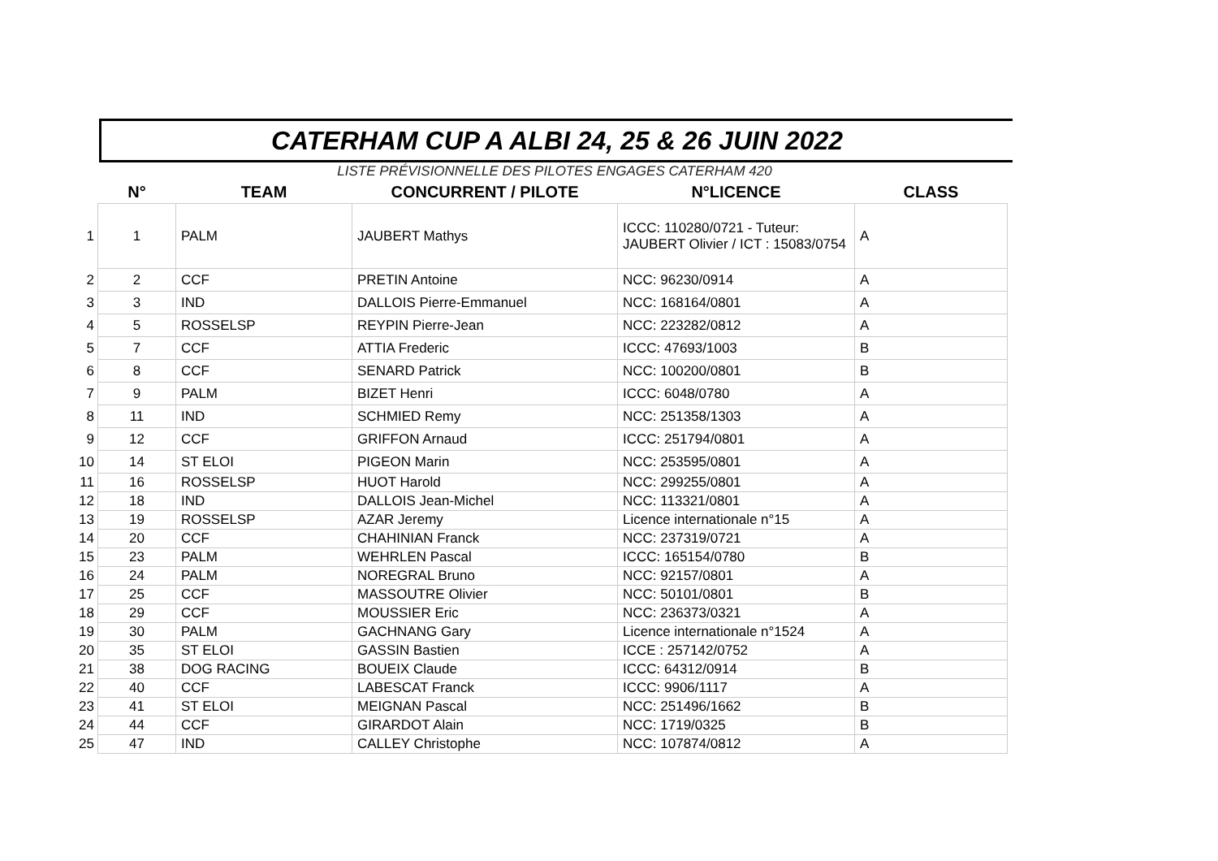CATERHAM CUP A ALBI 24, 25 & 26 JUIN 2022
LISTE PRÉVISIONNELLE DES PILOTES ENGAGES CATERHAM 420
| | N° | TEAM | CONCURRENT / PILOTE | N°LICENCE | CLASS |
| --- | --- | --- | --- | --- | --- |
| 1 | 1 | PALM | JAUBERT Mathys | ICCC: 110280/0721 - Tuteur: JAUBERT Olivier / ICT : 15083/0754 | A |
| 2 | 2 | CCF | PRETIN Antoine | NCC: 96230/0914 | A |
| 3 | 3 | IND | DALLOIS Pierre-Emmanuel | NCC: 168164/0801 | A |
| 4 | 5 | ROSSELSP | REYPIN Pierre-Jean | NCC: 223282/0812 | A |
| 5 | 7 | CCF | ATTIA Frederic | ICCC: 47693/1003 | B |
| 6 | 8 | CCF | SENARD Patrick | NCC: 100200/0801 | B |
| 7 | 9 | PALM | BIZET Henri | ICCC: 6048/0780 | A |
| 8 | 11 | IND | SCHMIED Remy | NCC: 251358/1303 | A |
| 9 | 12 | CCF | GRIFFON Arnaud | ICCC: 251794/0801 | A |
| 10 | 14 | ST ELOI | PIGEON Marin | NCC: 253595/0801 | A |
| 11 | 16 | ROSSELSP | HUOT Harold | NCC: 299255/0801 | A |
| 12 | 18 | IND | DALLOIS Jean-Michel | NCC: 113321/0801 | A |
| 13 | 19 | ROSSELSP | AZAR Jeremy | Licence internationale n°15 | A |
| 14 | 20 | CCF | CHAHINIAN Franck | NCC: 237319/0721 | A |
| 15 | 23 | PALM | WEHRLEN Pascal | ICCC: 165154/0780 | B |
| 16 | 24 | PALM | NOREGRAL Bruno | NCC: 92157/0801 | A |
| 17 | 25 | CCF | MASSOUTRE Olivier | NCC: 50101/0801 | B |
| 18 | 29 | CCF | MOUSSIER Eric | NCC: 236373/0321 | A |
| 19 | 30 | PALM | GACHNANG Gary | Licence internationale n°1524 | A |
| 20 | 35 | ST ELOI | GASSIN Bastien | ICCE : 257142/0752 | A |
| 21 | 38 | DOG RACING | BOUEIX Claude | ICCC: 64312/0914 | B |
| 22 | 40 | CCF | LABESCAT Franck | ICCC: 9906/1117 | A |
| 23 | 41 | ST ELOI | MEIGNAN Pascal | NCC: 251496/1662 | B |
| 24 | 44 | CCF | GIRARDOT Alain | NCC: 1719/0325 | B |
| 25 | 47 | IND | CALLEY Christophe | NCC: 107874/0812 | A |